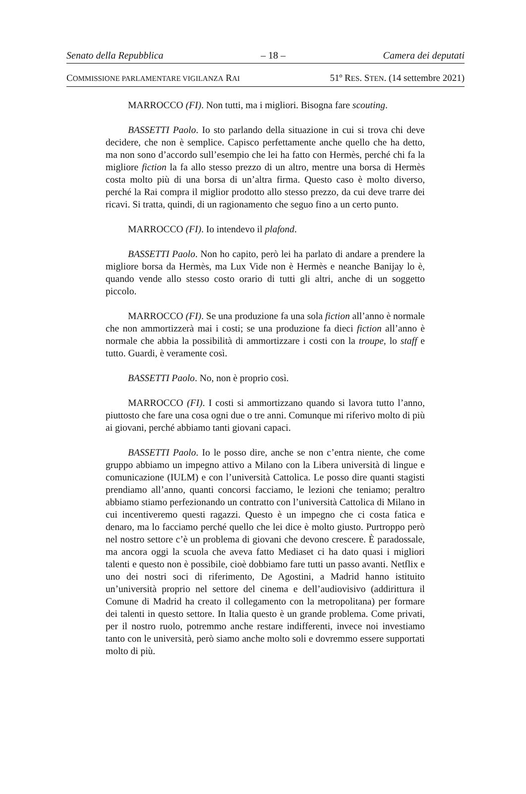Senato della Repubblica – 18 – Camera dei deputati
COMMISSIONE PARLAMENTARE VIGILANZA RAI 51º RES. STEN. (14 settembre 2021)
MARROCCO (FI). Non tutti, ma i migliori. Bisogna fare scouting.
BASSETTI Paolo. Io sto parlando della situazione in cui si trova chi deve decidere, che non è semplice. Capisco perfettamente anche quello che ha detto, ma non sono d’accordo sull’esempio che lei ha fatto con Hermès, perché chi fa la migliore fiction la fa allo stesso prezzo di un altro, mentre una borsa di Hermès costa molto più di una borsa di un’altra firma. Questo caso è molto diverso, perché la Rai compra il miglior prodotto allo stesso prezzo, da cui deve trarre dei ricavi. Si tratta, quindi, di un ragionamento che seguo fino a un certo punto.
MARROCCO (FI). Io intendevo il plafond.
BASSETTI Paolo. Non ho capito, però lei ha parlato di andare a prendere la migliore borsa da Hermès, ma Lux Vide non è Hermès e neanche Banijay lo è, quando vende allo stesso costo orario di tutti gli altri, anche di un soggetto piccolo.
MARROCCO (FI). Se una produzione fa una sola fiction all’anno è normale che non ammortizzerà mai i costi; se una produzione fa dieci fiction all’anno è normale che abbia la possibilità di ammortizzare i costi con la troupe, lo staff e tutto. Guardi, è veramente così.
BASSETTI Paolo. No, non è proprio così.
MARROCCO (FI). I costi si ammortizzano quando si lavora tutto l’anno, piuttosto che fare una cosa ogni due o tre anni. Comunque mi riferivo molto di più ai giovani, perché abbiamo tanti giovani capaci.
BASSETTI Paolo. Io le posso dire, anche se non c’entra niente, che come gruppo abbiamo un impegno attivo a Milano con la Libera università di lingue e comunicazione (IULM) e con l’università Cattolica. Le posso dire quanti stagisti prendiamo all’anno, quanti concorsi facciamo, le lezioni che teniamo; peraltro abbiamo stiamo perfezionando un contratto con l’università Cattolica di Milano in cui incentiveremo questi ragazzi. Questo è un impegno che ci costa fatica e denaro, ma lo facciamo perché quello che lei dice è molto giusto. Purtroppo però nel nostro settore c’è un problema di giovani che devono crescere. È paradossale, ma ancora oggi la scuola che aveva fatto Mediaset ci ha dato quasi i migliori talenti e questo non è possibile, cioè dobbiamo fare tutti un passo avanti. Netflix e uno dei nostri soci di riferimento, De Agostini, a Madrid hanno istituito un’università proprio nel settore del cinema e dell’audiovisivo (addirittura il Comune di Madrid ha creato il collegamento con la metropolitana) per formare dei talenti in questo settore. In Italia questo è un grande problema. Come privati, per il nostro ruolo, potremmo anche restare indifferenti, invece noi investiamo tanto con le università, però siamo anche molto soli e dovremmo essere supportati molto di più.